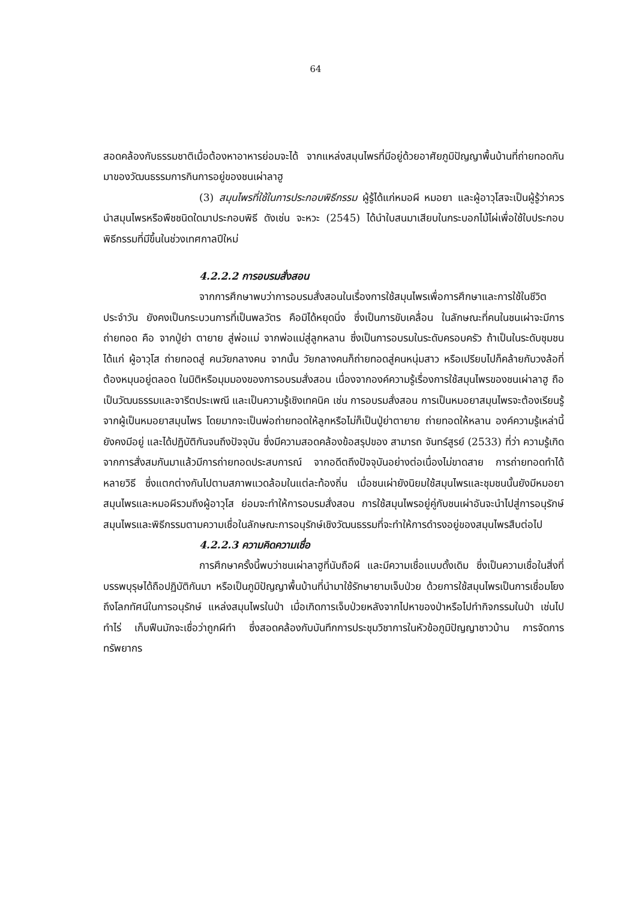64
สอดคล้องกับธรรมชาติเมื่อต้องหาอาหารย่อมจะได้ จากแหล่งสมุนไพรที่มีอยู่ด้วยอาศัยภูมิปัญญาพื้นบ้านที่ถ่ายทอดกันมาของวัฒนธรรมการกินการอยู่ของชนเผ่าลาฮู
(3) สมุนไพรที่ใช้ในการประกอบพิธีกรรม ผู้รู้ได้แก่หมอผี หมอยา และผู้อาวุโสจะเป็นผู้รู้ว่าควรนำสมุนไพรหรือพืชชนิดใดมาประกอบพิธี ดังเช่น จะหวะ (2545) ได้นำใบสนมาเสียบในกระบอกไม้ไผ่เพื่อใช้ใบประกอบพิธีกรรมที่มีขึ้นในช่วงเทศกาลปีใหม่
4.2.2.2 การอบรมสั่งสอน
จากการศึกษาพบว่าการอบรมสั่งสอนในเรื่องการใช้สมุนไพรเพื่อการศึกษาและการใช้ในชีวิตประจำวัน ยังคงเป็นกระบวนการที่เป็นพลวัตร คือมิได้หยุดนิ่ง ซึ่งเป็นการขับเคลื่อน ในลักษณะที่คนในชนเผ่าจะมีการถ่ายทอด คือ จากปู่ย่า ตายาย สู่พ่อแม่ จากพ่อแม่สู่ลูกหลาน ซึ่งเป็นการอบรมในระดับครอบครัว ถ้าเป็นในระดับชุมชน ได้แก่ ผู้อาวุโส ถ่ายทอดสู่ คนวัยกลางคน จากนั้น วัยกลางคนก็ถ่ายทอดสู่คนหนุ่มสาว หรือเปรียบไปก็คล้ายกับวงล้อที่ต้องหมุนอยู่ตลอด ในมิติหรือมุมมองของการอบรมสั่งสอน เนื่องจากองค์ความรู้เรื่องการใช้สมุนไพรของชนเผ่าลาฮู ถือเป็นวัฒนธรรมและจารีตประเพณี และเป็นความรู้เชิงเทคนิค เช่น การอบรมสั่งสอน การเป็นหมอยาสมุนไพรจะต้องเรียนรู้จากผู้เป็นหมอยาสมุนไพร โดยมากจะเป็นพ่อถ่ายทอดให้ลูกหรือไม่ก็เป็นปู่ย่าตายาย ถ่ายทอดให้หลาน องค์ความรู้เหล่านี้ยังคงมีอยู่ และได้ปฏิบัติกันจนถึงปัจจุบัน ซึ่งมีความสอดคล้องข้อสรุปของ สามารถ จันทร์สูรย์ (2533) ที่ว่า ความรู้เกิดจากการสั่งสมกันมาแล้วมีการถ่ายทอดประสบการณ์ จากอดีตถึงปัจจุบันอย่างต่อเนื่องไม่ขาดสาย การถ่ายทอดทำได้หลายวิธี ซึ่งแตกต่างกันไปตามสภาพแวดล้อมในแต่ละท้องถิ่น เมื่อชนเผ่ายังนิยมใช้สมุนไพรและชุมชนนั้นยังมีหมอยาสมุนไพรและหมอผีรวมถึงผู้อาวุโส ย่อมจะทำให้การอบรมสั่งสอน การใช้สมุนไพรอยู่คู่กับชนเผ่าอันจะนำไปสู่การอนุรักษ์สมุนไพรและพิธีกรรมตามความเชื่อในลักษณะการอนุรักษ์เชิงวัฒนธรรมที่จะทำให้การดำรงอยู่ของสมุนไพรสืบต่อไป
4.2.2.3 ความคิดความเชื่อ
การศึกษาครั้งนี้พบว่าชนเผ่าลาฮูที่นับถือผี และมีความเชื่อแบบดั้งเดิม ซึ่งเป็นความเชื่อในสิ่งที่บรรพบุรุษได้ถือปฏิบัติกันมา หรือเป็นภูมิปัญญาพื้นบ้านที่นำมาใช้รักษายามเจ็บป่วย ด้วยการใช้สมุนไพรเป็นการเชื่อมโยง ถึงโลกทัศน์ในการอนุรักษ์ แหล่งสมุนไพรในป่า เมื่อเกิดการเจ็บป่วยหลังจากไปหาของป่าหรือไปทำกิจกรรมในป่า เช่นไปทำไร่ เก็บฟืนมักจะเชื่อว่าถูกผีทำ ซึ่งสอดคล้องกับบันทึกการประชุมวิชาการในหัวข้อภูมิปัญญาชาวบ้าน การจัดการทรัพยากร